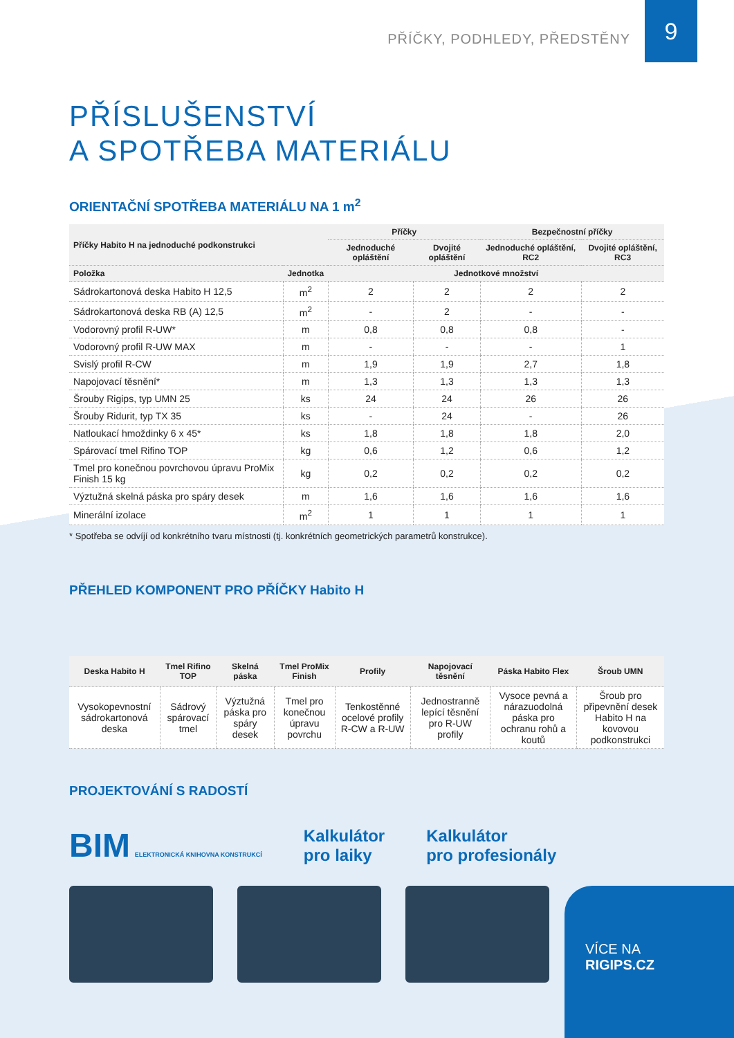9
PŘÍČKY, PODHLEDY, PŘEDSTĚNY
PŘÍSLUŠENSTVÍ
A SPOTŘEBA MATERIÁLU
ORIENTAČNÍ SPOTŘEBA MATERIÁLU NA 1 m<sup>2</sup>
| Příčky Habito H na jednoduché podkonstrukci | | Příčky | | Bezpečnostní příčky | |
| --- | --- | --- | --- | --- | --- |
| | | Jednoduché opláštění | Dvojité opláštění | Jednoduché opláštění, RC2 | Dvojité opláštění, RC3 |
| Položka | Jednotka | Jednotkové množství | | | |
| Sádrokartonová deska Habito H 12,5 | m<sup>2</sup> | 2 | 2 | 2 | 2 |
| Sádrokartonová deska RB (A) 12,5 | m<sup>2</sup> | - | 2 | - | - |
| Vodorovný profil R-UW* | m | 0,8 | 0,8 | 0,8 | - |
| Vodorovný profil R-UW MAX | m | - | - | - | 1 |
| Svislý profil R-CW | m | 1,9 | 1,9 | 2,7 | 1,8 |
| Napojovací těsnění* | m | 1,3 | 1,3 | 1,3 | 1,3 |
| Šrouby Rigips, typ UMN 25 | ks | 24 | 24 | 26 | 26 |
| Šrouby Ridurit, typ TX 35 | ks | - | 24 | - | 26 |
| Natloukací hmoždinky 6 x 45* | ks | 1,8 | 1,8 | 1,8 | 2,0 |
| Spárovací tmel Rifino TOP | kg | 0,6 | 1,2 | 0,6 | 1,2 |
| Tmel pro konečnou povrchovou úpravu ProMix Finish 15 kg | kg | 0,2 | 0,2 | 0,2 | 0,2 |
| Výztužná skelná páska pro spáry desek | m | 1,6 | 1,6 | 1,6 | 1,6 |
| Minerální izolace | m<sup>2</sup> | 1 | 1 | 1 | 1 |
* Spotřeba se odvíjí od konkrétního tvaru místnosti (tj. konkrétních geometrických parametrů konstrukce).
PŘEHLED KOMPONENT PRO PŘÍČKY Habito H
| Deska Habito H | Tmel Rifino TOP | Skelná páska | Tmel ProMix Finish | Profily | Napojovací těsnění | Páska Habito Flex | Šroub UMN |
| --- | --- | --- | --- | --- | --- | --- | --- |
| Vysokopevnostní sádrokartonová deska | Sádrový spárovací tmel | Výztužná páska pro spáry desek | Tmel pro konečnou úpravu povrchu | Tenkostěnné ocelové profily R-CW a R-UW | Jednostranně lepící těsnění pro R-UW profily | Vysoce pevná a nárazuodolná páska pro ochranu rohů a koutů | Šroub pro připevnění desek Habito H na kovovou podkonstrukci |
PROJEKTOVÁNÍ S RADOSTÍ
BIM ELEKTRONICKÁ KNIHOVNA KONSTRUKCÍ
Kalkulátor
pro laiky
Kalkulátor
pro profesionály
VÍCE NA
RIGIPS.CZ